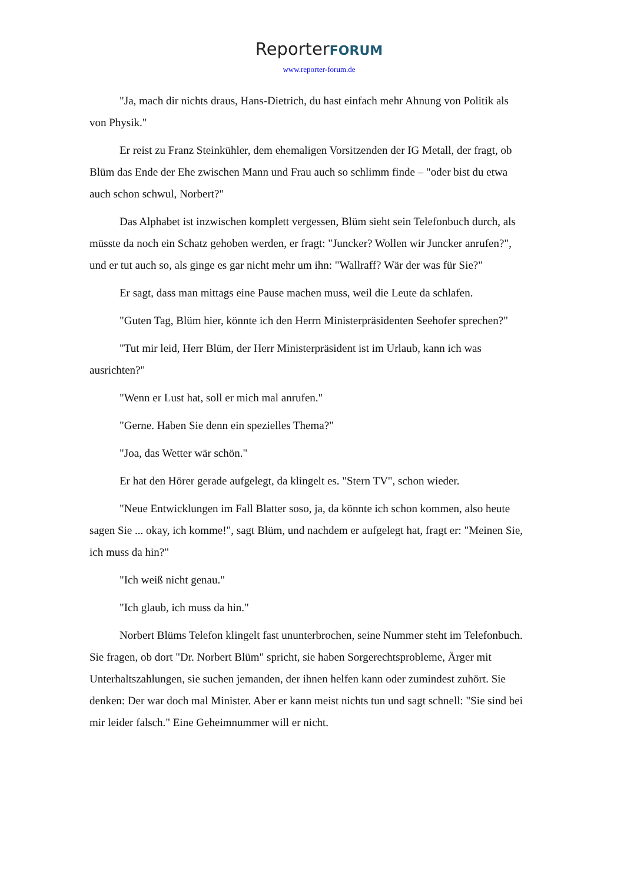ReporterFORUM
www.reporter-forum.de
"Ja, mach dir nichts draus, Hans-Dietrich, du hast einfach mehr Ahnung von Politik als von Physik."
Er reist zu Franz Steinkühler, dem ehemaligen Vorsitzenden der IG Metall, der fragt, ob Blüm das Ende der Ehe zwischen Mann und Frau auch so schlimm finde – "oder bist du etwa auch schon schwul, Norbert?"
Das Alphabet ist inzwischen komplett vergessen, Blüm sieht sein Telefonbuch durch, als müsste da noch ein Schatz gehoben werden, er fragt: "Juncker? Wollen wir Juncker anrufen?", und er tut auch so, als ginge es gar nicht mehr um ihn: "Wallraff? Wär der was für Sie?"
Er sagt, dass man mittags eine Pause machen muss, weil die Leute da schlafen.
"Guten Tag, Blüm hier, könnte ich den Herrn Ministerpräsidenten Seehofer sprechen?"
"Tut mir leid, Herr Blüm, der Herr Ministerpräsident ist im Urlaub, kann ich was ausrichten?"
"Wenn er Lust hat, soll er mich mal anrufen."
"Gerne. Haben Sie denn ein spezielles Thema?"
"Joa, das Wetter wär schön."
Er hat den Hörer gerade aufgelegt, da klingelt es. "Stern TV", schon wieder.
"Neue Entwicklungen im Fall Blatter soso, ja, da könnte ich schon kommen, also heute sagen Sie ... okay, ich komme!", sagt Blüm, und nachdem er aufgelegt hat, fragt er: "Meinen Sie, ich muss da hin?"
"Ich weiß nicht genau."
"Ich glaub, ich muss da hin."
Norbert Blüms Telefon klingelt fast ununterbrochen, seine Nummer steht im Telefonbuch. Sie fragen, ob dort "Dr. Norbert Blüm" spricht, sie haben Sorgerechtsprobleme, Ärger mit Unterhaltszahlungen, sie suchen jemanden, der ihnen helfen kann oder zumindest zuhört. Sie denken: Der war doch mal Minister. Aber er kann meist nichts tun und sagt schnell: "Sie sind bei mir leider falsch." Eine Geheimnummer will er nicht.